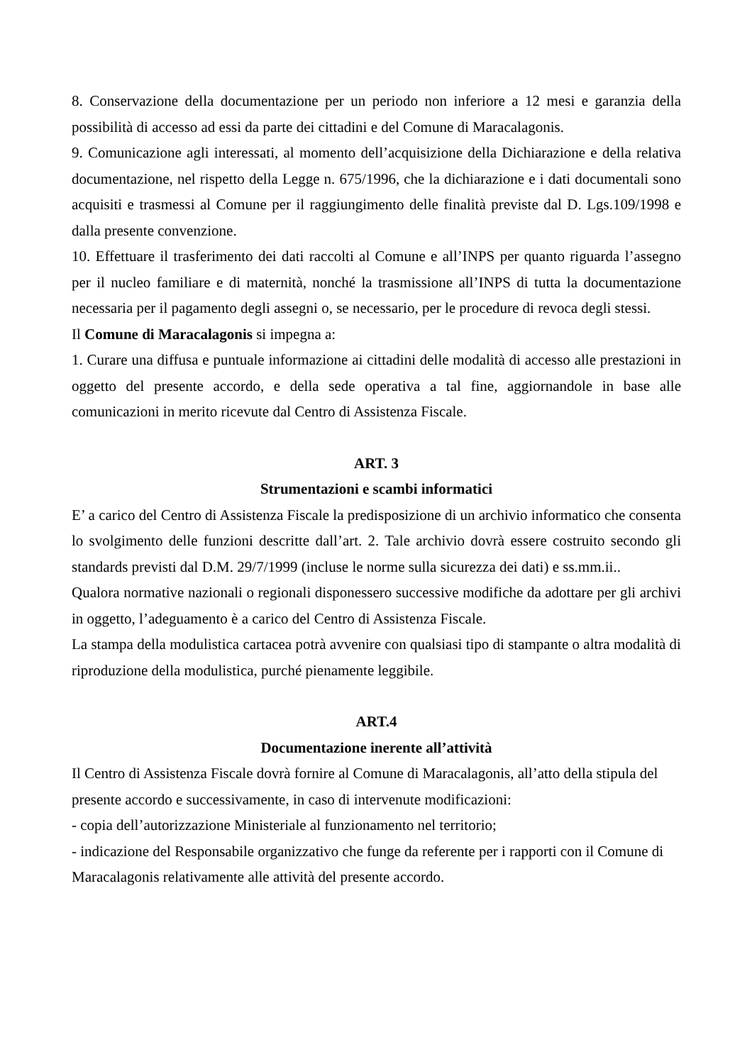8. Conservazione della documentazione per un periodo non inferiore a 12 mesi e garanzia della possibilità di accesso ad essi da parte dei cittadini e del Comune di Maracalagonis.
9. Comunicazione agli interessati, al momento dell’acquisizione della Dichiarazione e della relativa documentazione, nel rispetto della Legge n. 675/1996, che la dichiarazione e i dati documentali sono acquisiti e trasmessi al Comune per il raggiungimento delle finalità previste dal D. Lgs.109/1998 e dalla presente convenzione.
10. Effettuare il trasferimento dei dati raccolti al Comune e all’INPS per quanto riguarda l’assegno per il nucleo familiare e di maternità, nonché la trasmissione all’INPS di tutta la documentazione necessaria per il pagamento degli assegni o, se necessario, per le procedure di revoca degli stessi.
Il Comune di Maracalagonis si impegna a:
1. Curare una diffusa e puntuale informazione ai cittadini delle modalità di accesso alle prestazioni in oggetto del presente accordo, e della sede operativa a tal fine, aggiornandole in base alle comunicazioni in merito ricevute dal Centro di Assistenza Fiscale.
ART. 3
Strumentazioni e scambi informatici
E’ a carico del Centro di Assistenza Fiscale la predisposizione di un archivio informatico che consenta lo svolgimento delle funzioni descritte dall’art. 2. Tale archivio dovrà essere costruito secondo gli standards previsti dal D.M. 29/7/1999 (incluse le norme sulla sicurezza dei dati) e ss.mm.ii..
Qualora normative nazionali o regionali disponessero successive modifiche da adottare per gli archivi in oggetto, l’adeguamento è a carico del Centro di Assistenza Fiscale.
La stampa della modulistica cartacea potrà avvenire con qualsiasi tipo di stampante o altra modalità di riproduzione della modulistica, purché pienamente leggibile.
ART.4
Documentazione inerente all’attività
Il Centro di Assistenza Fiscale dovrà fornire al Comune di Maracalagonis, all’atto della stipula del presente accordo e successivamente, in caso di intervenute modificazioni:
- copia dell’autorizzazione Ministeriale al funzionamento nel territorio;
- indicazione del Responsabile organizzativo che funge da referente per i rapporti con il Comune di Maracalagonis relativamente alle attività del presente accordo.